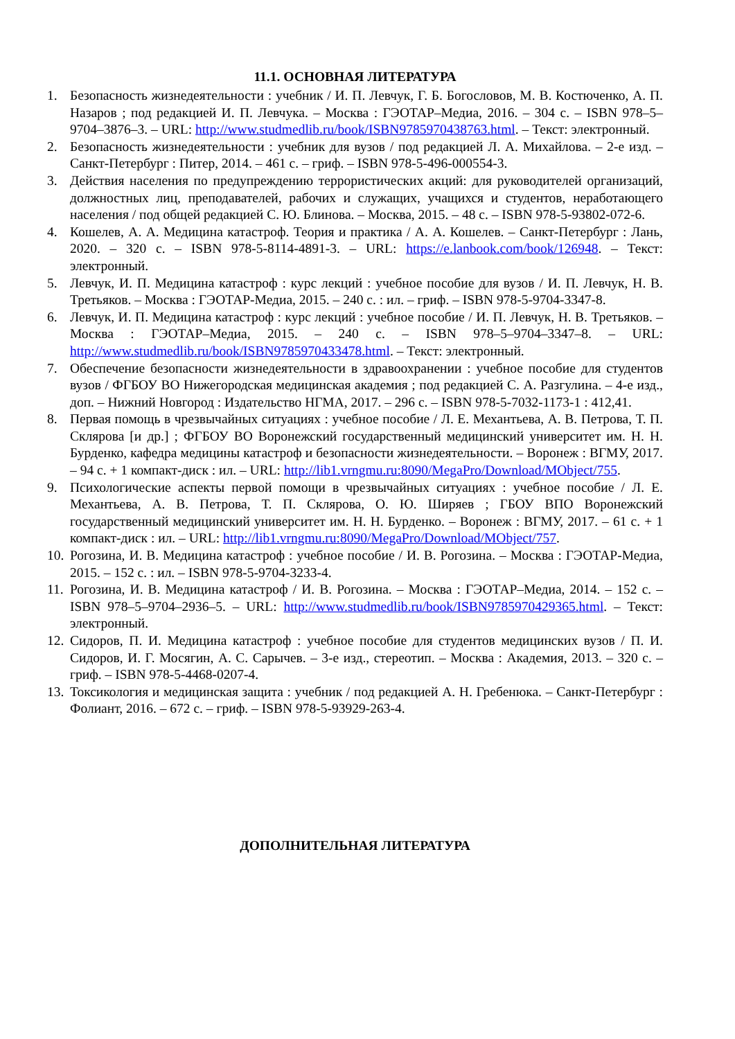11.1. ОСНОВНАЯ ЛИТЕРАТУРА
1. Безопасность жизнедеятельности : учебник / И. П. Левчук, Г. Б. Богословов, М. В. Костюченко, А. П. Назаров ; под редакцией И. П. Левчука. – Москва : ГЭОТАР–Медиа, 2016. – 304 с. – ISBN 978–5–9704–3876–3. – URL: http://www.studmedlib.ru/book/ISBN9785970438763.html. – Текст: электронный.
2. Безопасность жизнедеятельности : учебник для вузов / под редакцией Л. А. Михайлова. – 2-е изд. – Санкт-Петербург : Питер, 2014. – 461 с. – гриф. – ISBN 978-5-496-000554-3.
3. Действия населения по предупреждению террористических акций: для руководителей организаций, должностных лиц, преподавателей, рабочих и служащих, учащихся и студентов, неработающего населения / под общей редакцией С. Ю. Блинова. – Москва, 2015. – 48 с. – ISBN 978-5-93802-072-6.
4. Кошелев, А. А. Медицина катастроф. Теория и практика / А. А. Кошелев. – Санкт-Петербург : Лань, 2020. – 320 с. – ISBN 978-5-8114-4891-3. – URL: https://e.lanbook.com/book/126948. – Текст: электронный.
5. Левчук, И. П. Медицина катастроф : курс лекций : учебное пособие для вузов / И. П. Левчук, Н. В. Третьяков. – Москва : ГЭОТАР-Медиа, 2015. – 240 с. : ил. – гриф. – ISBN 978-5-9704-3347-8.
6. Левчук, И. П. Медицина катастроф : курс лекций : учебное пособие / И. П. Левчук, Н. В. Третьяков. – Москва : ГЭОТАР–Медиа, 2015. – 240 с. – ISBN 978–5–9704–3347–8. – URL: http://www.studmedlib.ru/book/ISBN9785970433478.html. – Текст: электронный.
7. Обеспечение безопасности жизнедеятельности в здравоохранении : учебное пособие для студентов вузов / ФГБОУ ВО Нижегородская медицинская академия ; под редакцией С. А. Разгулина. – 4-е изд., доп. – Нижний Новгород : Издательство НГМА, 2017. – 296 с. – ISBN 978-5-7032-1173-1 : 412,41.
8. Первая помощь в чрезвычайных ситуациях : учебное пособие / Л. Е. Механтьева, А. В. Петрова, Т. П. Склярова [и др.] ; ФГБОУ ВО Воронежский государственный медицинский университет им. Н. Н. Бурденко, кафедра медицины катастроф и безопасности жизнедеятельности. – Воронеж : ВГМУ, 2017. – 94 с. + 1 компакт-диск : ил. – URL: http://lib1.vrngmu.ru:8090/MegaPro/Download/MObject/755.
9. Психологические аспекты первой помощи в чрезвычайных ситуациях : учебное пособие / Л. Е. Механтьева, А. В. Петрова, Т. П. Склярова, О. Ю. Ширяев ; ГБОУ ВПО Воронежский государственный медицинский университет им. Н. Н. Бурденко. – Воронеж : ВГМУ, 2017. – 61 с. + 1 компакт-диск : ил. – URL: http://lib1.vrngmu.ru:8090/MegaPro/Download/MObject/757.
10. Рогозина, И. В. Медицина катастроф : учебное пособие / И. В. Рогозина. – Москва : ГЭОТАР-Медиа, 2015. – 152 с. : ил. – ISBN 978-5-9704-3233-4.
11. Рогозина, И. В. Медицина катастроф / И. В. Рогозина. – Москва : ГЭОТАР–Медиа, 2014. – 152 с. – ISBN 978–5–9704–2936–5. – URL: http://www.studmedlib.ru/book/ISBN9785970429365.html. – Текст: электронный.
12. Сидоров, П. И. Медицина катастроф : учебное пособие для студентов медицинских вузов / П. И. Сидоров, И. Г. Мосягин, А. С. Сарычев. – 3-е изд., стереотип. – Москва : Академия, 2013. – 320 с. – гриф. – ISBN 978-5-4468-0207-4.
13. Токсикология и медицинская защита : учебник / под редакцией А. Н. Гребенюка. – Санкт-Петербург : Фолиант, 2016. – 672 с. – гриф. – ISBN 978-5-93929-263-4.
ДОПОЛНИТЕЛЬНАЯ ЛИТЕРАТУРА